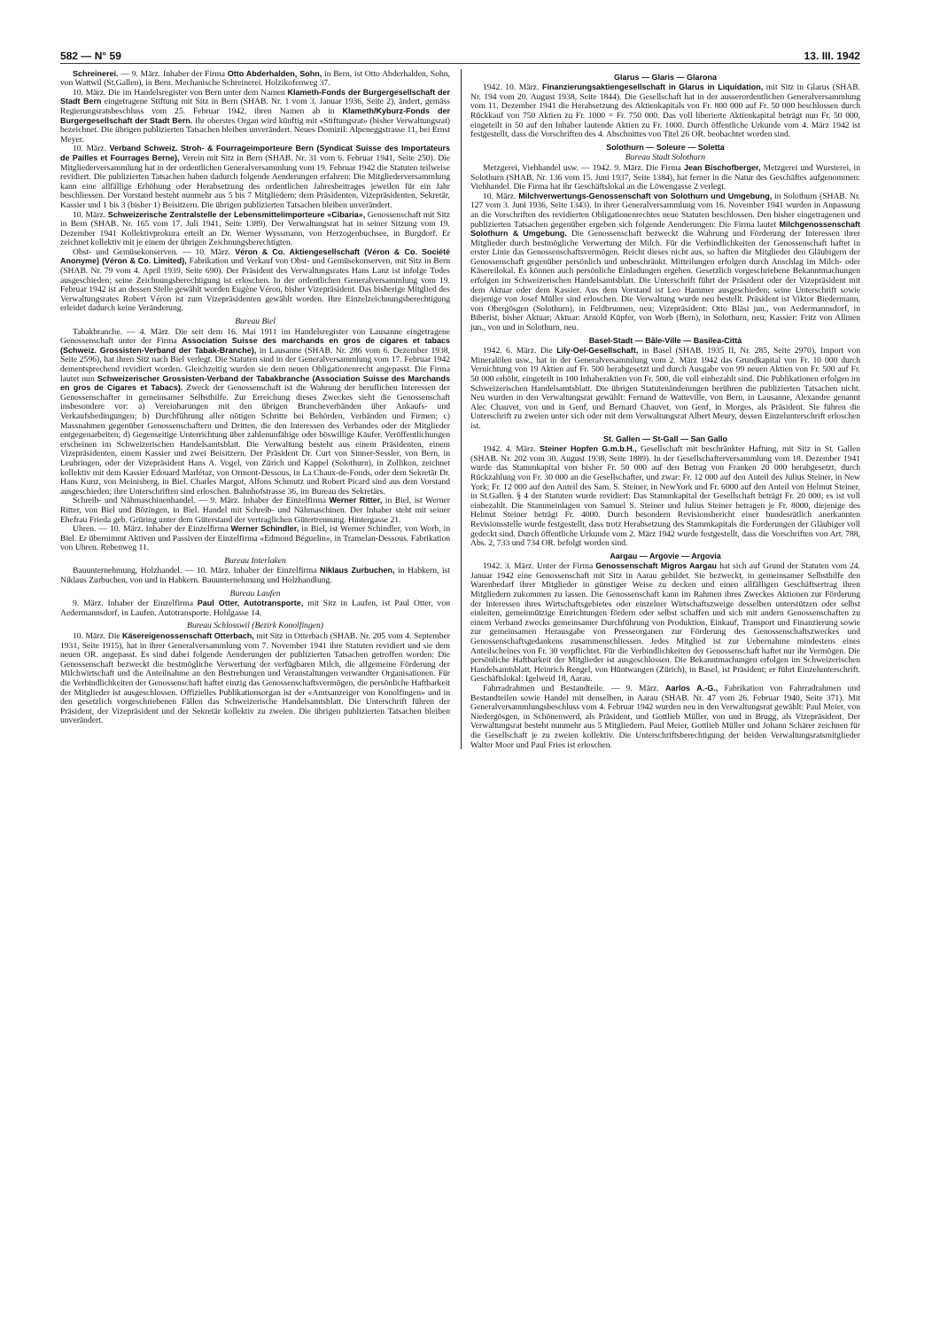582 — N° 59 13. III. 1942
Schreinerei. — 9. März. Inhaber der Firma Otto Abderhalden, Sohn, in Bern, ist Otto Abderhalden, Sohn, von Wattwil (St.Gallen), in Bern. Mechanische Schreinerei. Holzikofenweg 37.
10. März. Die im Handelsregister von Bern unter dem Namen Klameth-Fonds der Burgergesellschaft der Stadt Bern eingetragene Stiftung mit Sitz in Bern (SHAB. Nr. 1 vom 3. Januar 1936, Seite 2), ändert, gemäss Regierungsratsbeschluss vom 25. Februar 1942, ihren Namen ab in Klameth/Kyburz-Fonds der Burgergesellschaft der Stadt Bern. Ihr oberstes Organ wird künftig mit «Stiftungsrat» (bisher Verwaltungsrat) bezeichnet. Die übrigen publizierten Tatsachen bleiben unverändert. Neues Domizil: Alpeneggstrasse 11, bei Ernst Meyer.
10. März. Verband Schweiz. Stroh- & Fourrageimporteure Bern (Syndicat Suisse des Importateurs de Pailles et Fourrages Berne), Verein mit Sitz in Bern (SHAB. Nr. 31 vom 6. Februar 1941, Seite 250). Die Mitgliederversammlung hat in der ordentlichen Generalversammlung vom 19. Februar 1942 die Statuten teilweise revidiert. Die publizierten Tatsachen haben dadurch folgende Aenderungen erfahren: Die Mitgliederversammlung kann eine allfällige Erhöhung oder Herabsetzung des ordentlichen Jahresbeitrages jeweilen für ein Jahr beschliessen. Der Vorstand besteht nunmehr aus 5 bis 7 Mitgliedern: dem Präsidenten, Vizepräsidenten, Sekretär, Kassier und 1 bis 3 (bisher 1) Beisitzern. Die übrigen publizierten Tatsachen bleiben unverändert.
10. März. Schweizerische Zentralstelle der Lebensmittelimporteure «Cibaria», Genossenschaft mit Sitz in Bern (SHAB. Nr. 165 vom 17. Juli 1941, Seite 1389). Der Verwaltungsrat hat in seiner Sitzung vom 19. Dezember 1941 Kollektivprokura erteilt an Dr. Werner Wyssmann, von Herzogenbuchsee, in Burgdorf. Er zeichnet kollektiv mit je einem der übrigen Zeichnungsberechtigten.
Obst- und Gemüsekonserven. — 10. März. Véron & Co. Aktiengesellschaft (Véron & Co. Société Anonyme) (Véron & Co. Limited), Fabrikation und Verkauf von Obst- und Gemüsekonserven, mit Sitz in Bern (SHAB. Nr. 79 vom 4. April 1939, Seite 690). Der Präsident des Verwaltungsrates Hans Lanz ist infolge Todes ausgeschieden; seine Zeichnungsberechtigung ist erloschen. In der ordentlichen Generalversammlung vom 19. Februar 1942 ist an dessen Stelle gewählt worden Eugène Véron, bisher Vizepräsident. Das bisherige Mitglied des Verwaltungsrates Robert Véron ist zum Vizepräsidenten gewählt worden. Ihre Einzelzeichnungsberechtigung erleidet dadurch keine Veränderung.
Bureau Biel
Tabakbranche. — 4. März. Die seit dem 16. Mai 1911 im Handelsregister von Lausanne eingetragene Genossenschaft unter der Firma Association Suisse des marchands en gros de cigares et tabacs (Schweiz. Grossisten-Verband der Tabak-Branche), in Lausanne (SHAB. Nr. 286 vom 6. Dezember 1938, Seite 2596), hat ihren Sitz nach Biel verlegt. Die Statuten sind in der Generalversammlung vom 17. Februar 1942 dementsprechend revidiert worden. Gleichzeitig wurden sie dem neuen Obligationenrecht angepasst. Die Firma lautet nun Schweizerischer Grossisten-Verband der Tabakbranche (Association Suisse des Marchands en gros de Cigares et Tabacs). Zweck der Genossenschaft ist die Wahrung der beruflichen Interessen der Genossenschafter in gemeinsamer Selbsthilfe. Zur Erreichung dieses Zweckes sieht die Genossenschaft insbesondere vor: a) Vereinbarungen mit den übrigen Brancheverbänden über Ankaufs- und Verkaufsbedingungen; b) Durchführung aller nötigen Schritte bei Behörden, Verbänden und Firmen; c) Massnahmen gegenüber Genossenschaftern und Dritten, die den Interessen des Verbandes oder der Mitglieder entgegenarbeiten; d) Gegenseitige Unterrichtung über zahlenunfähige oder böswillige Käufer. Veröffentlichungen erscheinen im Schweizerischen Handelsamtsblatt. Die Verwaltung besteht aus einem Präsidenten, einem Vizepräsidenten, einem Kassier und zwei Beisitzern. Der Präsident Dr. Curt von Sinner-Sessler, von Bern, in Leubringen, oder der Vizepräsident Hans A. Vogel, von Zürich und Kappel (Solothurn), in Zollikon, zeichnet kollektiv mit dem Kassier Edouard Marlétaz, von Ormont-Dessous, in La Chaux-de-Fonds, oder dem Sekretär Dr. Hans Kunz, von Meinisberg, in Biel. Charles Margot, Alfons Schmutz und Robert Picard sind aus dem Vorstand ausgeschieden; ihre Unterschriften sind erloschen. Bahnhofstrasse 36, im Bureau des Sekretärs.
Schreib- und Nähmaschinenhandel. — 9. März. Inhaber der Einzelfirma Werner Ritter, in Biel, ist Werner Ritter, von Biel und Bözingen, in Biel. Handel mit Schreib- und Nähmaschinen. Der Inhaber steht mit seiner Ehefrau Frieda geb. Grüring unter dem Güterstand der vertraglichen Gütertrennung. Hintergasse 21.
Uhren. — 10. März. Inhaber der Einzelfirma Werner Schindler, in Biel, ist Werner Schindler, von Worb, in Biel. Er übernimmt Aktiven und Passiven der Einzelfirma «Edmond Béguelin», in Tramelan-Dessous. Fabrikation von Uhren. Rebenweg 11.
Bureau Interlaken
Bauunternehmung, Holzhandel. — 10. März. Inhaber der Einzelfirma Niklaus Zurbuchen, in Habkern, ist Niklaus Zurbuchen, von und in Habkern. Bauunternehmung und Holzhandlung.
Bureau Laufen
9. März. Inhaber der Einzelfirma Paul Otter, Autotransporte, mit Sitz in Laufen, ist Paul Otter, von Aedermannsdorf, in Laufen. Autotransporte. Hohlgasse 14.
Bureau Schlosswil (Bezirk Konolfingen)
10. März. Die Käsereigenossenschaft Otterbach, mit Sitz in Otterbach (SHAB. Nr. 205 vom 4. September 1931, Seite 1915), hat in ihrer Generalversammlung vom 7. November 1941 ihre Statuten revidiert und sie dem neuen OR. angepasst. Es sind dabei folgende Aenderungen der publizierten Tatsachen getroffen worden: Die Genossenschaft bezweckt die bestmögliche Verwertung der verfügbaren Milch, die allgemeine Förderung der Milchwirtschaft und die Anteilnahme an den Bestrebungen und Veranstaltungen verwandter Organisationen. Für die Verbindlichkeiten der Genossenschaft haftet einzig das Genossenschaftsvermögen, die persönliche Haftbarkeit der Mitglieder ist ausgeschlossen. Offizielles Publikationsorgan ist der «Amtsanzeiger von Konolfingen» und in den gesetzlich vorgeschriebenen Fällen das Schweizerische Handelsamtsblatt. Die Unterschrift führen der Präsident, der Vizepräsident und der Sekretär kollektiv zu zweien. Die übrigen publizierten Tatsachen bleiben unverändert.
Glarus — Glaris — Glarona
1942. 10. März. Finanzierungsaktiengesellschaft in Glarus in Liquidation, mit Sitz in Glarus (SHAB. Nr. 194 vom 20. August 1938, Seite 1844). Die Gesellschaft hat in der ausserordentlichen Generalversammlung vom 11. Dezember 1941 die Herabsetzung des Aktienkapitals von Fr. 800 000 auf Fr. 50 000 beschlossen durch Rückkauf von 750 Aktien zu Fr. 1000 = Fr. 750 000. Das voll liberierte Aktienkapital beträgt nun Fr. 50 000, eingeteilt in 50 auf den Inhaber lautende Aktien zu Fr. 1000. Durch öffentliche Urkunde vom 4. März 1942 ist festgestellt, dass die Vorschriften des 4. Abschnittes von Titel 26 OR. beobachtet worden sind.
Solothurn — Soleure — Soletta
Bureau Stadt Solothurn
Metzgerei, Viehhandel usw. — 1942. 9. März. Die Firma Jean Bischofberger, Metzgerei und Wursterei, in Solothurn (SHAB. Nr. 136 vom 15. Juni 1937, Seite 1384), hat ferner in die Natur des Geschäftes aufgenommen: Viehhandel. Die Firma hat ihr Geschäftslokal an die Löwengasse 2 verlegt.
10. März. Milchverwertungs-Genossenschaft von Solothurn und Umgebung, in Solothurn (SHAB. Nr. 127 vom 3. Juni 1936, Seite 1343). In ihrer Generalversammlung vom 16. November 1941 wurden in Anpassung an die Vorschriften des revidierten Obligationenrechtes neue Statuten beschlossen. Den bisher eingetragenen und publizierten Tatsachen gegenüber ergeben sich folgende Aenderungen: Die Firma lautet Milchgenossenschaft Solothurn & Umgebung. Die Genossenschaft bezweckt die Wahrung und Förderung der Interessen ihrer Mitglieder durch bestmögliche Verwertung der Milch. Für die Verbindlichkeiten der Genossenschaft haftet in erster Linie das Genossenschaftsvermögen. Reicht dieses nicht aus, so haften die Mitglieder den Gläubigern der Genossenschaft gegenüber persönlich und unbeschränkt. Mitteilungen erfolgen durch Anschlag im Milch- oder Käsereilokal. Es können auch persönliche Einladungen ergehen. Gesetzlich vorgeschriebene Bekanntmachungen erfolgen im Schweizerischen Handelsamtsblatt. Die Unterschrift führt der Präsident oder der Vizepräsident mit dem Aktuar oder dem Kassier. Aus dem Vorstand ist Leo Hammer ausgeschieden; seine Unterschrift sowie diejenige von Josef Müller sind erloschen. Die Verwaltung wurde neu bestellt. Präsident ist Viktor Biedermann, von Obergösgen (Solothurn), in Feldbrunnen, neu; Vizepräsident: Otto Bläsi jun., von Aedermannsdorf, in Biberist, bisher Aktuar; Aktuar: Arnold Küpfer, von Worb (Bern), in Solothurn, neu; Kassier: Fritz von Allmen jun., von und in Solothurn, neu.
Basel-Stadt — Bâle-Ville — Basilea-Città
1942. 6. März. Die Lily-Oel-Gesellschaft, in Basel (SHAB. 1935 II, Nr. 285, Seite 2970), Import von Mineralölen usw., hat in der Generalversammlung vom 2. März 1942 das Grundkapital von Fr. 10 000 durch Vernichtung von 19 Aktien auf Fr. 500 herabgesetzt und durch Ausgabe von 99 neuen Aktien von Fr. 500 auf Fr. 50 000 erhöht, eingeteilt in 100 Inhaberaktien von Fr. 500, die voll einbezahlt sind. Die Publikationen erfolgen im Schweizerischen Handelsamtsblatt. Die übrigen Statutenänderungen berühren die publizierten Tatsachen nicht. Neu wurden in den Verwaltungsrat gewählt: Fernand de Watteville, von Bern, in Lausanne, Alexandre genannt Alec Chauvet, von und in Genf, und Bernard Chauvet, von Genf, in Morges, als Präsident. Sie führen die Unterschrift zu zweien unter sich oder mit dem Verwaltungsrat Albert Meury, dessen Einzelunterschrift erloschen ist.
St. Gallen — St-Gall — San Gallo
1942. 4. März. Steiner Hopfen G.m.b.H., Gesellschaft mit beschränkter Haftung, mit Sitz in St. Gallen (SHAB. Nr. 202 vom 30. August 1938, Seite 1889). In der Gesellschafterversammlung vom 18. Dezember 1941 wurde das Stammkapital von bisher Fr. 50 000 auf den Betrag von Franken 20 000 herabgesetzt, durch Rückzahlung von Fr. 30 000 an die Gesellschafter, und zwar: Fr. 12 000 auf den Anteil des Julius Steiner, in New York; Fr. 12 000 auf den Anteil des Sam. S. Steiner, in NewYork und Fr. 6000 auf den Anteil von Helmut Steiner, in St.Gallen. § 4 der Statuten wurde revidiert: Das Stammkapital der Gesellschaft beträgt Fr. 20 000; es ist voll einbezahlt. Die Stammeinlagen von Samuel S. Steiner und Julius Steiner betragen je Fr. 8000, diejenige des Helmut Steiner beträgt Fr. 4000. Durch besondern Revisionsbericht einer bundesrätlich anerkannten Revisionsstelle wurde festgestellt, dass trotz Herabsetzung des Stammkapitals die Forderungen der Gläubiger voll gedeckt sind. Durch öffentliche Urkunde vom 2. März 1942 wurde festgestellt, dass die Vorschriften von Art. 788, Abs. 2, 733 und 734 OR. befolgt worden sind.
Aargau — Argovie — Argovia
1942. 3. März. Unter der Firma Genossenschaft Migros Aargau hat sich auf Grund der Statuten vom 24. Januar 1942 eine Genossenschaft mit Sitz in Aarau gebildet. Sie bezweckt, in gemeinsamer Selbsthilfe den Warenbedarf ihrer Mitglieder in günstiger Weise zu decken und einen allfälligen Geschäftsertrag ihren Mitgliedern zukommen zu lassen. Die Genossenschaft kann im Rahmen ihres Zweckes Aktionen zur Förderung der Interessen ihres Wirtschaftsgebietes oder einzelner Wirtschaftszweige desselben unterstützen oder selbst einleiten, gemeinnützige Einrichtungen fördern oder selbst schaffen und sich mit andern Genossenschaften zu einem Verband zwecks gemeinsamer Durchführung von Produktion, Einkauf, Transport und Finanzierung sowie zur gemeinsamen Herausgabe von Presseorganen zur Förderung des Genossenschaftszweckes und Genossenschaftsgedankens zusammenschliessen. Jedes Mitglied ist zur Uebernahme mindestens eines Anteilscheines von Fr. 30 verpflichtet. Für die Verbindlichkeiten der Genossenschaft haftet nur ihr Vermögen. Die persönliche Haftbarkeit der Mitglieder ist ausgeschlossen. Die Bekanntmachungen erfolgen im Schweizerischen Handelsamtsblatt. Heinrich Rengel, von Hüntwangen (Zürich), in Basel, ist Präsident; er führt Einzelunterschrift. Geschäftslokal: Igelweid 18, Aarau.
Fahrradrahmen und Bestandteile. — 9. März. Aarlos A.-G., Fabrikation von Fahrradrahmen und Bestandteilen sowie Handel mit denselben, in Aarau (SHAB. Nr. 47 vom 26. Februar 1940, Seite 371). Mit Generalversammlungsbeschluss vom 4. Februar 1942 wurden neu in den Verwaltungsrat gewählt: Paul Meier, von Niedergösgen, in Schönenwerd, als Präsident, und Gottlieb Müller, von und in Brugg, als Vizepräsident. Der Verwaltungsrat besteht nunmehr aus 5 Mitgliedern. Paul Meier, Gottlieb Müller und Johann Schärer zeichnen für die Gesellschaft je zu zweien kollektiv. Die Unterschriftsberechtigung der beiden Verwaltungsratsmitglieder Walter Moor und Paul Fries ist erloschen.